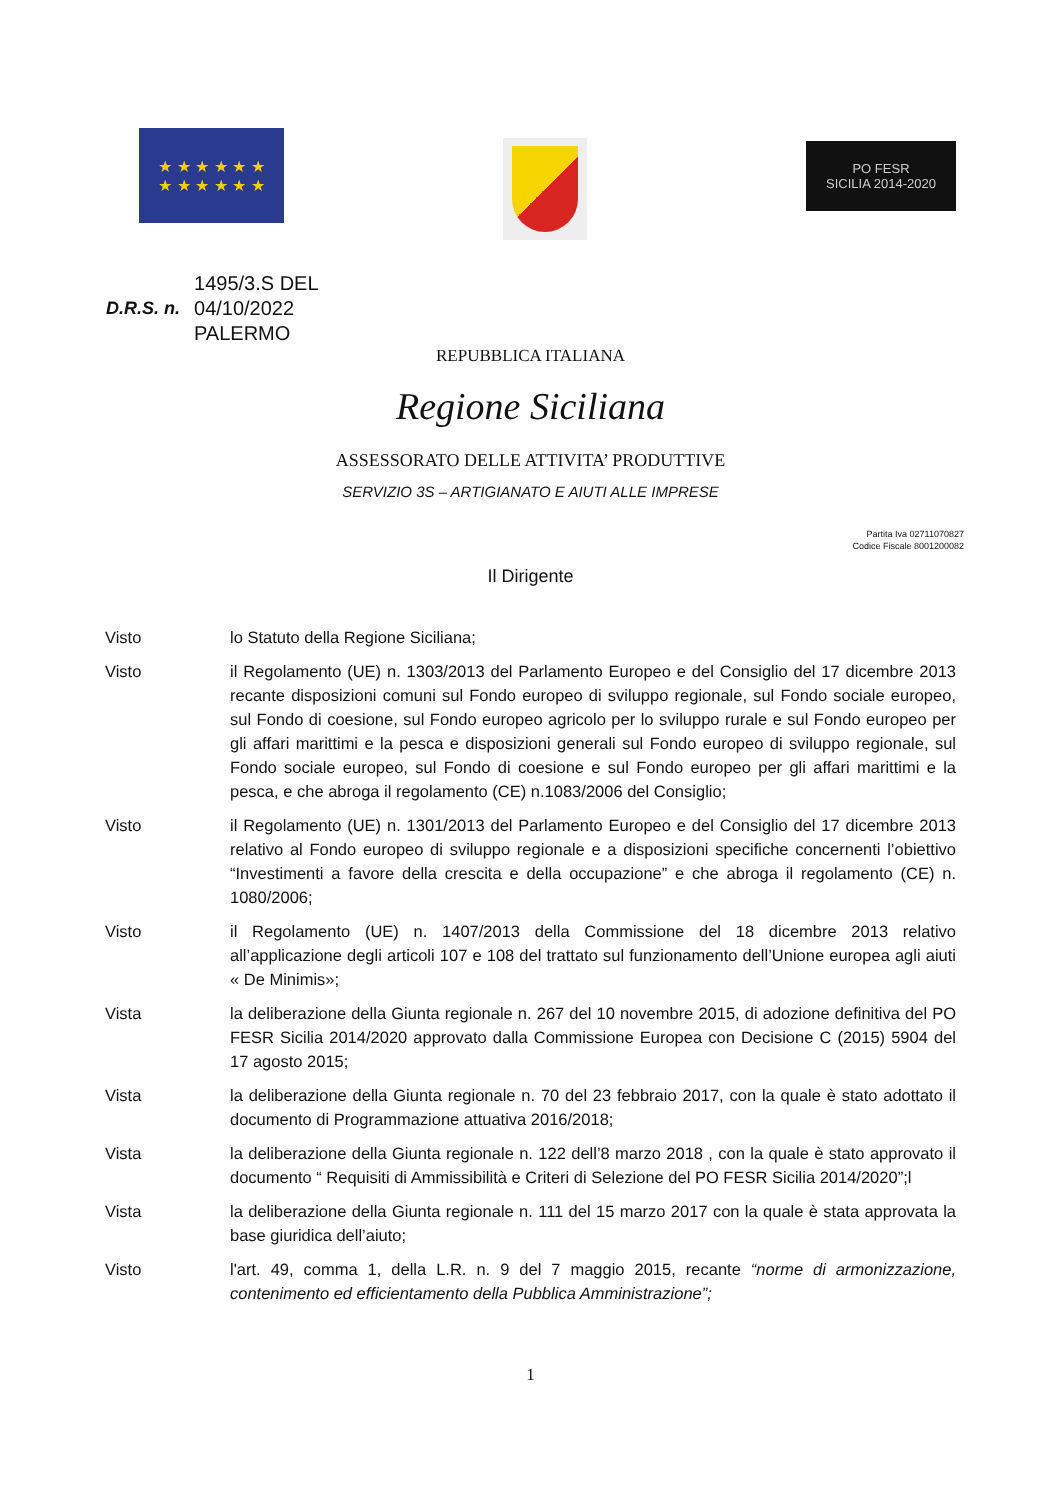★ ★ ★ ★ ★ ★
★ ★ ★ ★ ★ ★
PO FESR
SICILIA 2014-2020
D.R.S. n.
1495/3.S DEL
04/10/2022
PALERMO
REPUBBLICA ITALIANA
Regione Siciliana
ASSESSORATO DELLE ATTIVITA’ PRODUTTIVE
SERVIZIO 3S – ARTIGIANATO E AIUTI ALLE IMPRESE
Partita Iva 02711070827
Codice Fiscale 8001200082
Il Dirigente
Visto lo Statuto della Regione Siciliana;
Visto il Regolamento (UE) n. 1303/2013 del Parlamento Europeo e del Consiglio del 17 dicembre 2013 recante disposizioni comuni sul Fondo europeo di sviluppo regionale, sul Fondo sociale europeo, sul Fondo di coesione, sul Fondo europeo agricolo per lo sviluppo rurale e sul Fondo europeo per gli affari marittimi e la pesca e disposizioni generali sul Fondo europeo di sviluppo regionale, sul Fondo sociale europeo, sul Fondo di coesione e sul Fondo europeo per gli affari marittimi e la pesca, e che abroga il regolamento (CE) n.1083/2006 del Consiglio;
Visto il Regolamento (UE) n. 1301/2013 del Parlamento Europeo e del Consiglio del 17 dicembre 2013 relativo al Fondo europeo di sviluppo regionale e a disposizioni specifiche concernenti l’obiettivo “Investimenti a favore della crescita e della occupazione” e che abroga il regolamento (CE) n. 1080/2006;
Visto il Regolamento (UE) n. 1407/2013 della Commissione del 18 dicembre 2013 relativo all’applicazione degli articoli 107 e 108 del trattato sul funzionamento dell’Unione europea agli aiuti « De Minimis»;
Vista la deliberazione della Giunta regionale n. 267 del 10 novembre 2015, di adozione definitiva del PO FESR Sicilia 2014/2020 approvato dalla Commissione Europea con Decisione C (2015) 5904 del 17 agosto 2015;
Vista la deliberazione della Giunta regionale n. 70 del 23 febbraio 2017, con la quale è stato adottato il documento di Programmazione attuativa 2016/2018;
Vista la deliberazione della Giunta regionale n. 122 dell’8 marzo 2018 , con la quale è stato approvato il documento “ Requisiti di Ammissibilità e Criteri di Selezione del PO FESR Sicilia 2014/2020”;l
Vista la deliberazione della Giunta regionale n. 111 del 15 marzo 2017 con la quale è stata approvata la base giuridica dell’aiuto;
Visto l'art. 49, comma 1, della L.R. n. 9 del 7 maggio 2015, recante “norme di armonizzazione, contenimento ed efficientamento della Pubblica Amministrazione”;
1